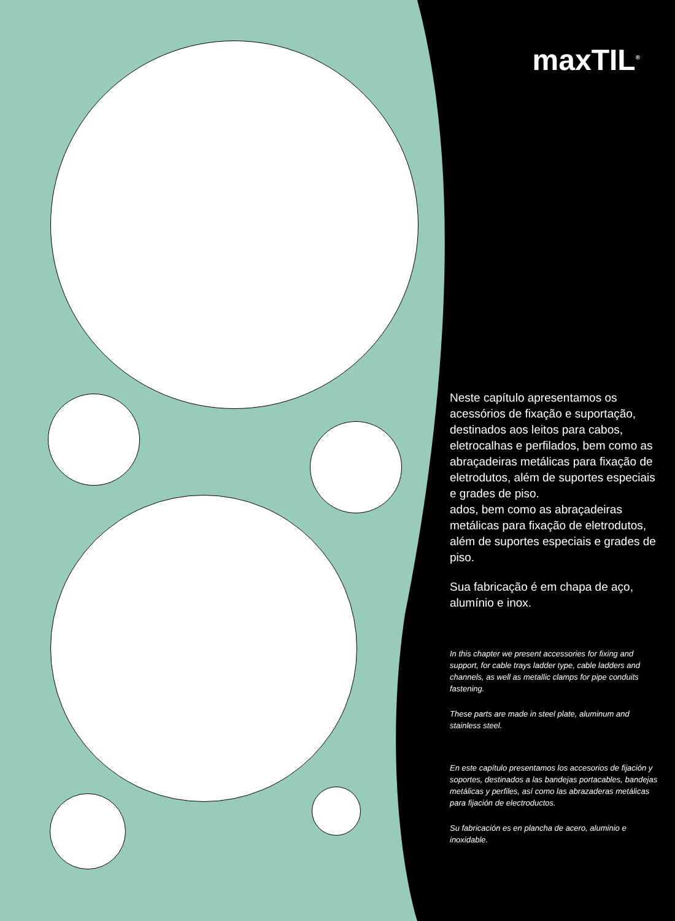maxTIL<sup>®</sup>
Neste capítulo apresentamos os acessórios de fixação e suportação, destinados aos leitos para cabos, eletrocalhas e perfilados, bem como as abraçadeiras metálicas para fixação de eletrodutos, além de suportes especiais e grades de piso.
ados, bem como as abraçadeiras metálicas para fixação de eletrodutos, além de suportes especiais e grades de piso.
Sua fabricação é em chapa de aço, alumínio e inox.
In this chapter we present accessories for fixing and support, for cable trays ladder type, cable ladders and channels, as well as metallic clamps for pipe conduits fastening.
These parts are made in steel plate, aluminum and stainless steel.
En este capítulo presentamos los accesorios de fijación y soportes, destinados a las bandejas portacables, bandejas metálicas y perfiles, así como las abrazaderas metálicas para fijación de electroductos.
Su fabricación es en plancha de acero, aluminio e inoxidable.